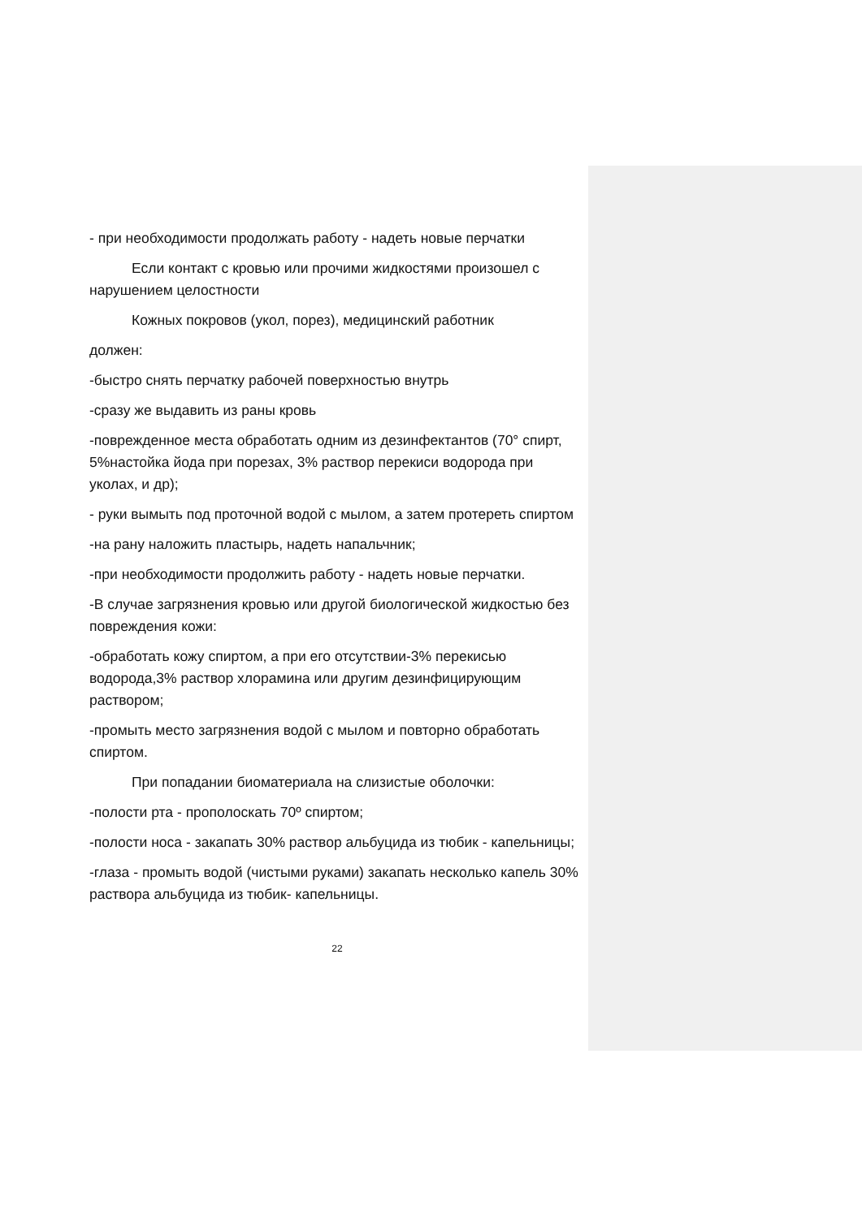- при необходимости продолжать работу - надеть новые перчатки
Если контакт с кровью или прочими жидкостями произошел с нарушением целостности
Кожных покровов (укол, порез), медицинский работник
должен:
-быстро снять перчатку рабочей поверхностью внутрь
-сразу же выдавить из раны кровь
-поврежденное места обработать одним из дезинфектантов (70° спирт, 5%настойка йода при порезах, 3% раствор перекиси водорода при уколах, и др);
- руки вымыть под проточной водой с мылом, а затем протереть спиртом
-на рану наложить пластырь, надеть напальчник;
-при необходимости продолжить работу - надеть новые перчатки.
-В случае загрязнения кровью или другой биологической жидкостью без повреждения кожи:
-обработать кожу спиртом, а при его отсутствии-3% перекисью водорода,3% раствор хлорамина или другим дезинфицирующим раствором;
-промыть место загрязнения водой с мылом и повторно обработать спиртом.
При попадании биоматериала на слизистые оболочки:
-полости рта - прополоскать 70º спиртом;
-полости носа - закапать 30% раствор альбуцида из тюбик - капельницы;
-глаза - промыть водой (чистыми руками) закапать несколько капель 30% раствора альбуцида из тюбик- капельницы.
22